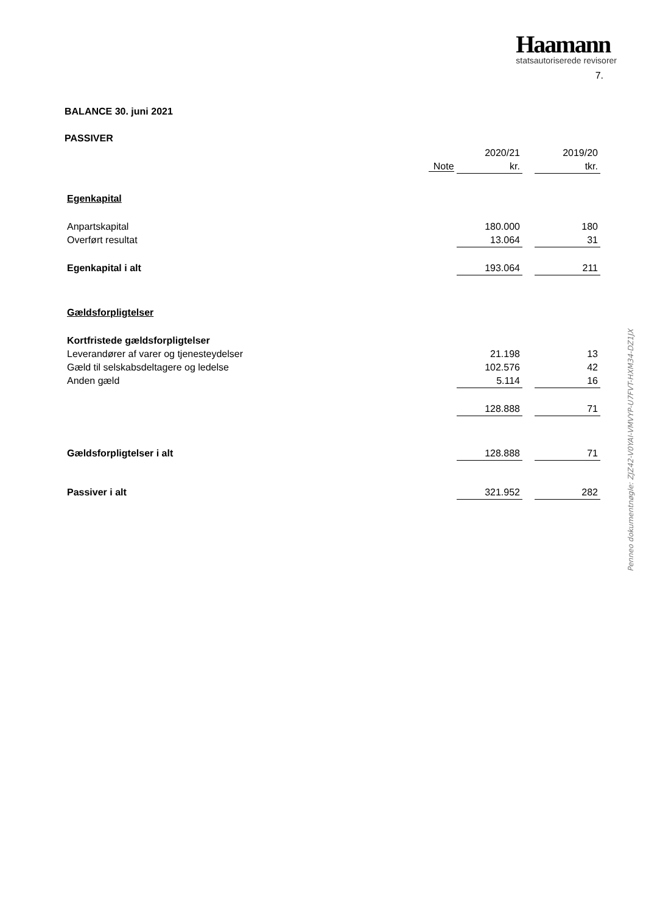Haamann
statsautoriserede revisorer
7.
BALANCE 30. juni 2021
PASSIVER
| | | 2020/21 | | 2019/20 |
| | Note | kr. | | tkr. |
| Egenkapital | | | | |
| Anpartskapital | | 180.000 | | 180 |
| Overført resultat | | 13.064 | | 31 |
| Egenkapital i alt | | 193.064 | | 211 |
| Gældsforpligtelser | | | | |
| Kortfristede gældsforpligtelser | | | | |
| Leverandører af varer og tjenesteydelser | | 21.198 | | 13 |
| Gæld til selskabsdeltagere og ledelse | | 102.576 | | 42 |
| Anden gæld | | 5.114 | | 16 |
| | | 128.888 | | 71 |
| Gældsforpligtelser i alt | | 128.888 | | 71 |
| Passiver i alt | | 321.952 | | 282 |
Penneo dokumentnøgle: ZJZ42-V0YAI-VMVYP-U7FVT-HXM34-DZ1JX